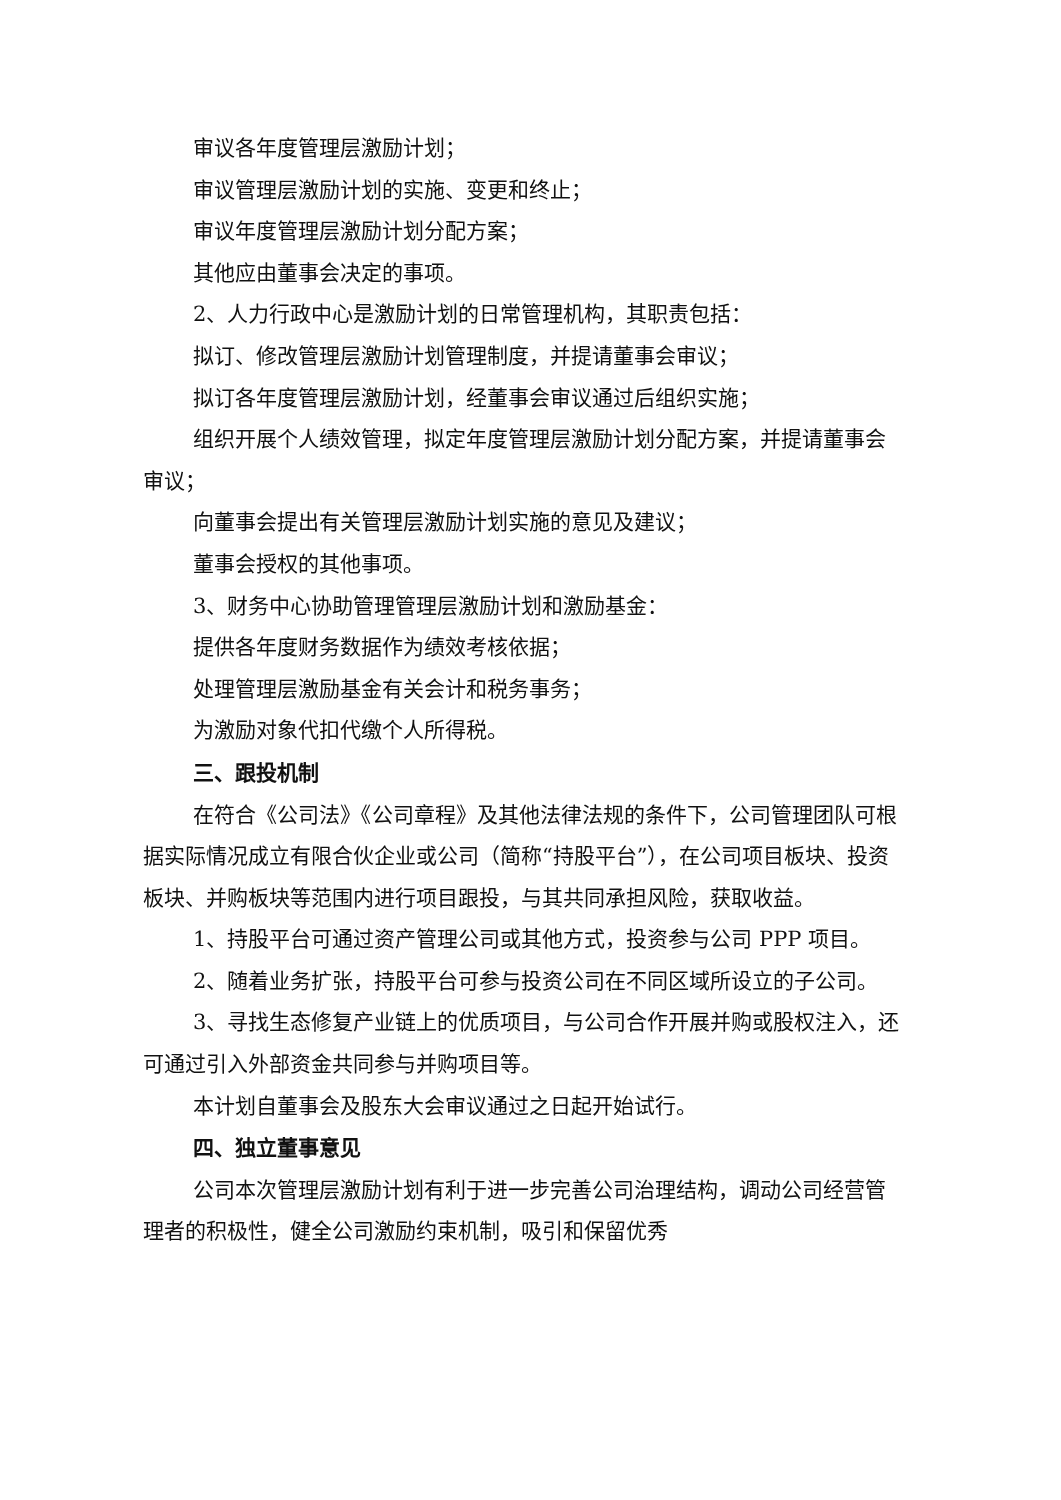审议各年度管理层激励计划；
审议管理层激励计划的实施、变更和终止；
审议年度管理层激励计划分配方案；
其他应由董事会决定的事项。
2、人力行政中心是激励计划的日常管理机构，其职责包括：
拟订、修改管理层激励计划管理制度，并提请董事会审议；
拟订各年度管理层激励计划，经董事会审议通过后组织实施；
组织开展个人绩效管理，拟定年度管理层激励计划分配方案，并提请董事会审议；
向董事会提出有关管理层激励计划实施的意见及建议；
董事会授权的其他事项。
3、财务中心协助管理管理层激励计划和激励基金：
提供各年度财务数据作为绩效考核依据；
处理管理层激励基金有关会计和税务事务；
为激励对象代扣代缴个人所得税。
三、跟投机制
在符合《公司法》《公司章程》及其他法律法规的条件下，公司管理团队可根据实际情况成立有限合伙企业或公司（简称“持股平台”），在公司项目板块、投资板块、并购板块等范围内进行项目跟投，与其共同承担风险，获取收益。
1、持股平台可通过资产管理公司或其他方式，投资参与公司 PPP 项目。
2、随着业务扩张，持股平台可参与投资公司在不同区域所设立的子公司。
3、寻找生态修复产业链上的优质项目，与公司合作开展并购或股权注入，还可通过引入外部资金共同参与并购项目等。
本计划自董事会及股东大会审议通过之日起开始试行。
四、独立董事意见
公司本次管理层激励计划有利于进一步完善公司治理结构，调动公司经营管理者的积极性，健全公司激励约束机制，吸引和保留优秀